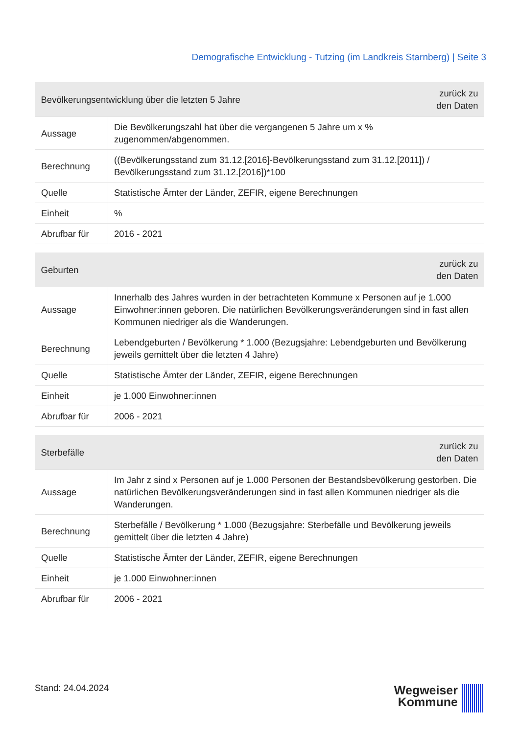Demografische Entwicklung - Tutzing (im Landkreis Starnberg) | Seite 3
| Bevölkerungsentwicklung über die letzten 5 Jahre | | zurück zu den Daten |
| Aussage | Die Bevölkerungszahl hat über die vergangenen 5 Jahre um x % zugenommen/abgenommen. | |
| Berechnung | ((Bevölkerungsstand zum 31.12.[2016]-Bevölkerungsstand zum 31.12.[2011]) / Bevölkerungsstand zum 31.12.[2016])*100 | |
| Quelle | Statistische Ämter der Länder, ZEFIR, eigene Berechnungen | |
| Einheit | % | |
| Abrufbar für | 2016 - 2021 | |
| Geburten | | zurück zu den Daten |
| Aussage | Innerhalb des Jahres wurden in der betrachteten Kommune x Personen auf je 1.000 Einwohner:innen geboren. Die natürlichen Bevölkerungsveränderungen sind in fast allen Kommunen niedriger als die Wanderungen. | |
| Berechnung | Lebendgeburten / Bevölkerung * 1.000 (Bezugsjahre: Lebendgeburten und Bevölkerung jeweils gemittelt über die letzten 4 Jahre) | |
| Quelle | Statistische Ämter der Länder, ZEFIR, eigene Berechnungen | |
| Einheit | je 1.000 Einwohner:innen | |
| Abrufbar für | 2006 - 2021 | |
| Sterbefälle | | zurück zu den Daten |
| Aussage | Im Jahr z sind x Personen auf je 1.000 Personen der Bestandsbevölkerung gestorben. Die natürlichen Bevölkerungsveränderungen sind in fast allen Kommunen niedriger als die Wanderungen. | |
| Berechnung | Sterbefälle / Bevölkerung * 1.000 (Bezugsjahre: Sterbefälle und Bevölkerung jeweils gemittelt über die letzten 4 Jahre) | |
| Quelle | Statistische Ämter der Länder, ZEFIR, eigene Berechnungen | |
| Einheit | je 1.000 Einwohner:innen | |
| Abrufbar für | 2006 - 2021 | |
Stand: 24.04.2024
Wegweiser
Kommune